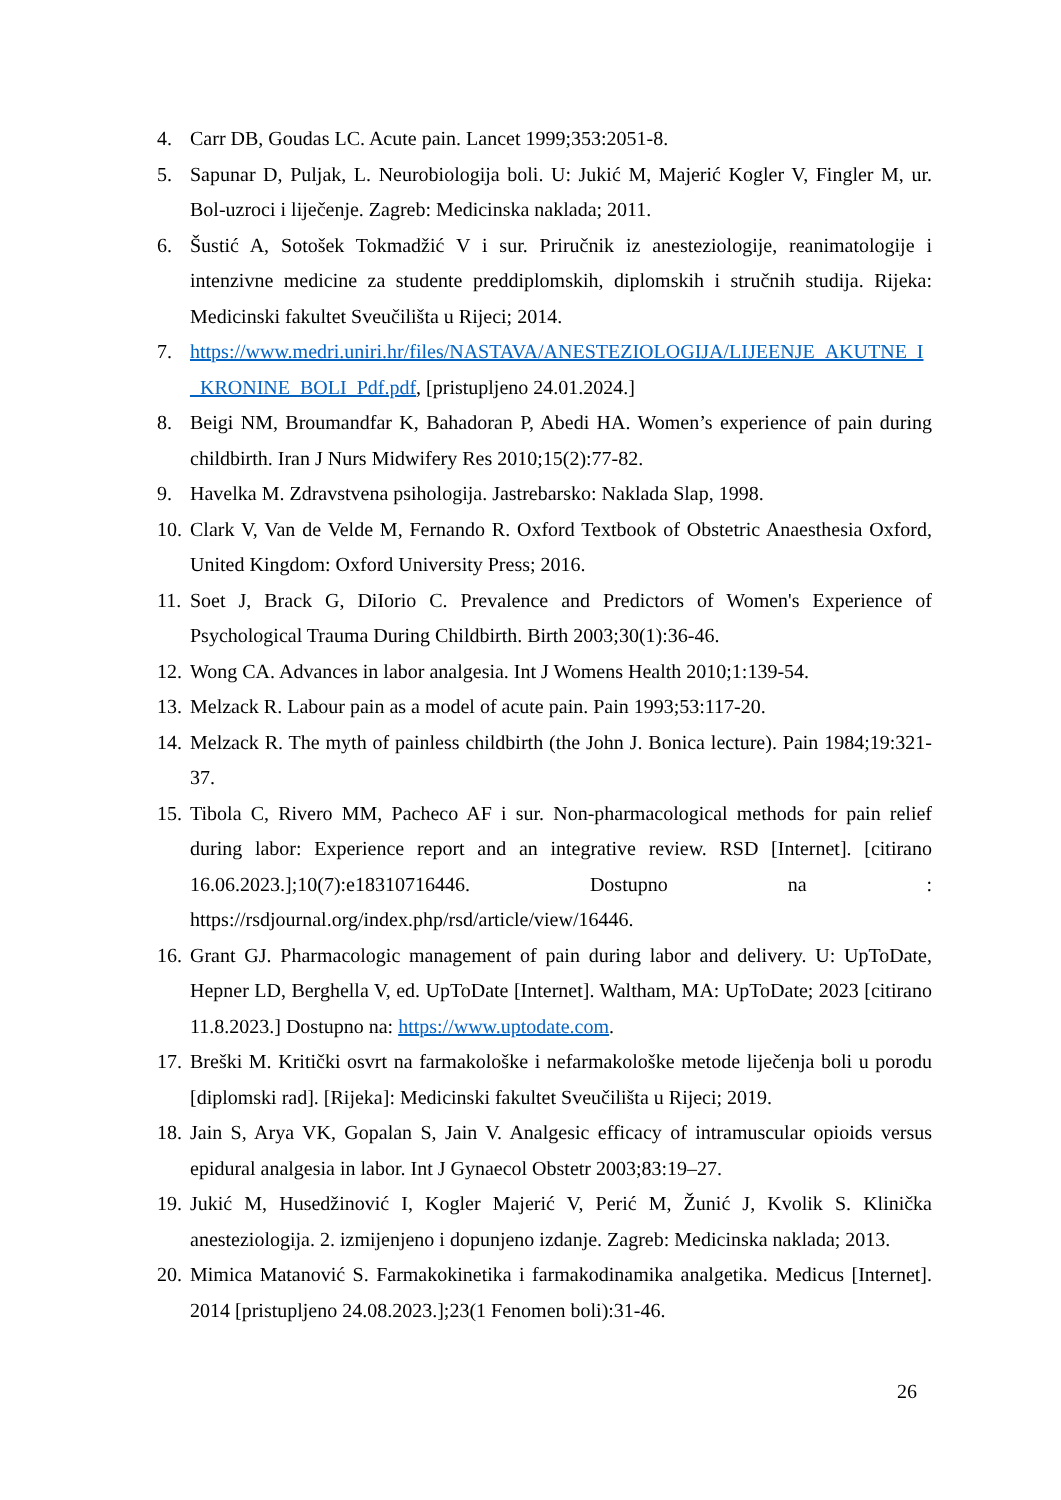4. Carr DB, Goudas LC. Acute pain. Lancet 1999;353:2051-8.
5. Sapunar D, Puljak, L. Neurobiologija boli. U: Jukić M, Majerić Kogler V, Fingler M, ur. Bol-uzroci i liječenje. Zagreb: Medicinska naklada; 2011.
6. Šustić A, Sotošek Tokmadžić V i sur. Priručnik iz anesteziologije, reanimatologije i intenzivne medicine za studente preddiplomskih, diplomskih i stručnih studija. Rijeka: Medicinski fakultet Sveučilišta u Rijeci; 2014.
7. https://www.medri.uniri.hr/files/NASTAVA/ANESTEZIOLOGIJA/LIJEENJE_AKUTNE_I_KRONINE_BOLI_Pdf.pdf, [pristupljeno 24.01.2024.]
8. Beigi NM, Broumandfar K, Bahadoran P, Abedi HA. Women’s experience of pain during childbirth. Iran J Nurs Midwifery Res 2010;15(2):77-82.
9. Havelka M. Zdravstvena psihologija. Jastrebarsko: Naklada Slap, 1998.
10. Clark V, Van de Velde M, Fernando R. Oxford Textbook of Obstetric Anaesthesia Oxford, United Kingdom: Oxford University Press; 2016.
11. Soet J, Brack G, DiIorio C. Prevalence and Predictors of Women's Experience of Psychological Trauma During Childbirth. Birth 2003;30(1):36-46.
12. Wong CA. Advances in labor analgesia. Int J Womens Health 2010;1:139-54.
13. Melzack R. Labour pain as a model of acute pain. Pain 1993;53:117-20.
14. Melzack R. The myth of painless childbirth (the John J. Bonica lecture). Pain 1984;19:321- 37.
15. Tibola C, Rivero MM, Pacheco AF i sur. Non-pharmacological methods for pain relief during labor: Experience report and an integrative review. RSD [Internet]. [citirano 16.06.2023.];10(7):e18310716446. Dostupno na : https://rsdjournal.org/index.php/rsd/article/view/16446.
16. Grant GJ. Pharmacologic management of pain during labor and delivery. U: UpToDate, Hepner LD, Berghella V, ed. UpToDate [Internet]. Waltham, MA: UpToDate; 2023 [citirano 11.8.2023.] Dostupno na: https://www.uptodate.com.
17. Breški M. Kritički osvrt na farmakološke i nefarmakološke metode liječenja boli u porodu [diplomski rad]. [Rijeka]: Medicinski fakultet Sveučilišta u Rijeci; 2019.
18. Jain S, Arya VK, Gopalan S, Jain V. Analgesic efficacy of intramuscular opioids versus epidural analgesia in labor. Int J Gynaecol Obstetr 2003;83:19–27.
19. Jukić M, Husedžinović I, Kogler Majerić V, Perić M, Žunić J, Kvolik S. Klinička anesteziologija. 2. izmijenjeno i dopunjeno izdanje. Zagreb: Medicinska naklada; 2013.
20. Mimica Matanović S. Farmakokinetika i farmakodinamika analgetika. Medicus [Internet]. 2014 [pristupljeno 24.08.2023.];23(1 Fenomen boli):31-46.
26